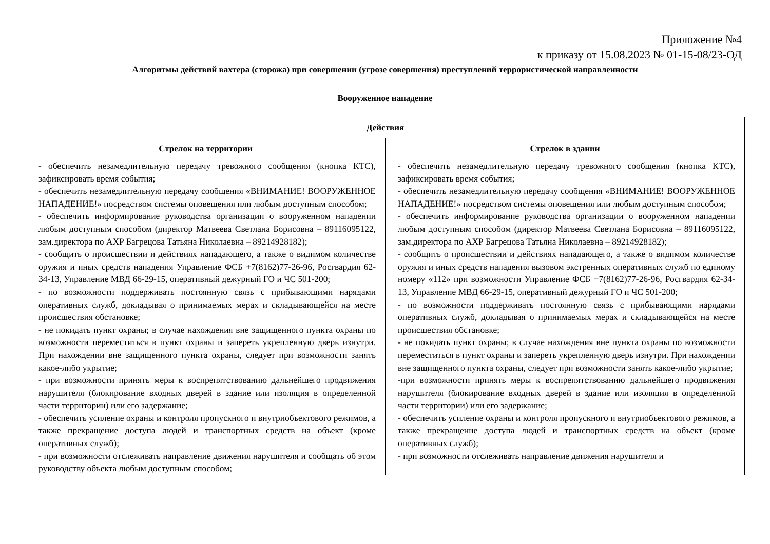Приложение №4
к приказу от 15.08.2023 № 01-15-08/23-ОД
Алгоритмы действий вахтера (сторожа) при совершении (угрозе совершения) преступлений террористической направленности
Вооруженное нападение
| Действия | |
| --- | --- |
| Стрелок на территории | Стрелок в здании |
| - обеспечить незамедлительную передачу тревожного сообщения (кнопка КТС), зафиксировать время события; - обеспечить незамедлительную передачу сообщения «ВНИМАНИЕ! ВООРУЖЕННОЕ НАПАДЕНИЕ!» посредством системы оповещения или любым доступным способом; - обеспечить информирование руководства организации о вооруженном нападении любым доступным способом (директор Матвеева Светлана Борисовна – 89116095122, зам.директора по АХР Багрецова Татьяна Николаевна – 89214928182); - сообщить о происшествии и действиях нападающего, а также о видимом количестве оружия и иных средств нападения Управление ФСБ +7(8162)77-26-96, Росгвардия 62-34-13, Управление МВД 66-29-15, оперативный дежурный ГО и ЧС 501-200; - по возможности поддерживать постоянную связь с прибывающими нарядами оперативных служб, докладывая о принимаемых мерах и складывающейся на месте происшествия обстановке; - не покидать пункт охраны; в случае нахождения вне защищенного пункта охраны по возможности переместиться в пункт охраны и запереть укрепленную дверь изнутри. При нахождении вне защищенного пункта охраны, следует при возможности занять какое-либо укрытие; - при возможности принять меры к воспрепятствованию дальнейшего продвижения нарушителя (блокирование входных дверей в здание или изоляция в определенной части территории) или его задержание; - обеспечить усиление охраны и контроля пропускного и внутриобъектового режимов, а также прекращение доступа людей и транспортных средств на объект (кроме оперативных служб); - при возможности отслеживать направление движения нарушителя и сообщать об этом руководству объекта любым доступным способом; | - обеспечить незамедлительную передачу тревожного сообщения (кнопка КТС), зафиксировать время события; - обеспечить незамедлительную передачу сообщения «ВНИМАНИЕ! ВООРУЖЕННОЕ НАПАДЕНИЕ!» посредством системы оповещения или любым доступным способом; - обеспечить информирование руководства организации о вооруженном нападении любым доступным способом (директор Матвеева Светлана Борисовна – 89116095122, зам.директора по АХР Багрецова Татьяна Николаевна – 89214928182); - сообщить о происшествии и действиях нападающего, а также о видимом количестве оружия и иных средств нападения вызовом экстренных оперативных служб по единому номеру «112» при возможности Управление ФСБ +7(8162)77-26-96, Росгвардия 62-34-13, Управление МВД 66-29-15, оперативный дежурный ГО и ЧС 501-200; - по возможности поддерживать постоянную связь с прибывающими нарядами оперативных служб, докладывая о принимаемых мерах и складывающейся на месте происшествия обстановке; - не покидать пункт охраны; в случае нахождения вне пункта охраны по возможности переместиться в пункт охраны и запереть укрепленную дверь изнутри. При нахождении вне защищенного пункта охраны, следует при возможности занять какое-либо укрытие; -при возможности принять меры к воспрепятствованию дальнейшего продвижения нарушителя (блокирование входных дверей в здание или изоляция в определенной части территории) или его задержание; - обеспечить усиление охраны и контроля пропускного и внутриобъектового режимов, а также прекращение доступа людей и транспортных средств на объект (кроме оперативных служб); - при возможности отслеживать направление движения нарушителя и |